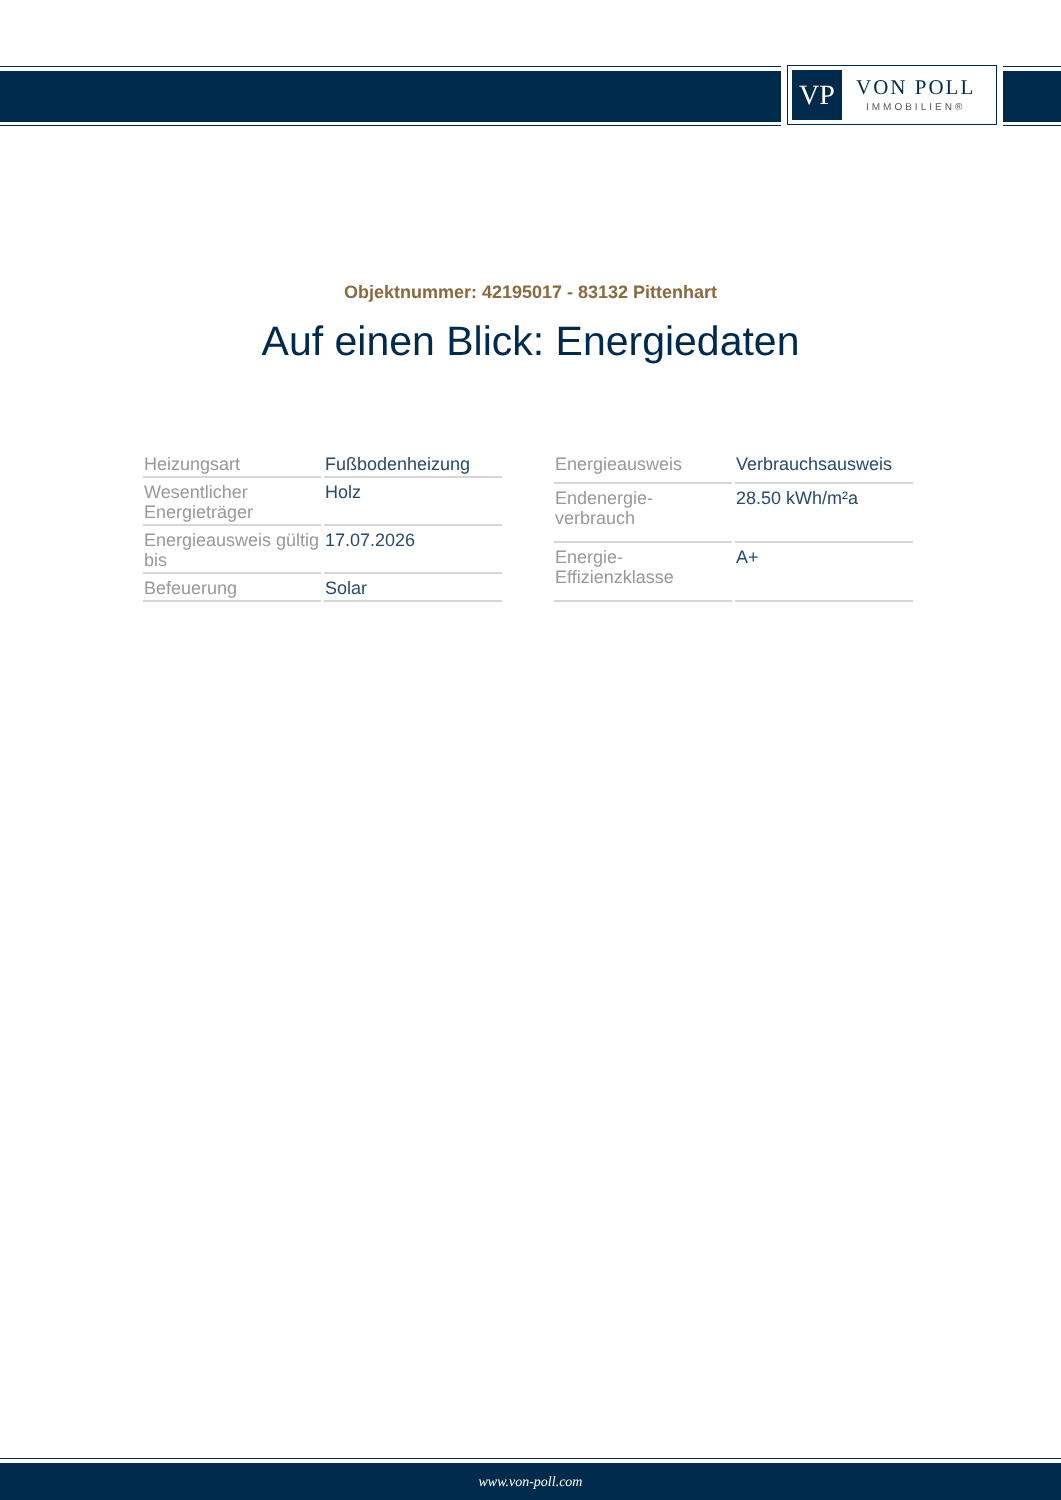VP
VON POLL
IMMOBILIEN®
Objektnummer: 42195017 - 83132 Pittenhart
Auf einen Blick: Energiedaten
| Heizungsart | Fußbodenheizung |
| Wesentlicher Energieträger | Holz |
| Energieausweis gültig bis | 17.07.2026 |
| Befeuerung | Solar |
| Energieausweis | Verbrauchsausweis |
| Endenergie- verbrauch | 28.50 kWh/m²a |
| Energie- Effizienzklasse | A+ |
www.von-poll.com